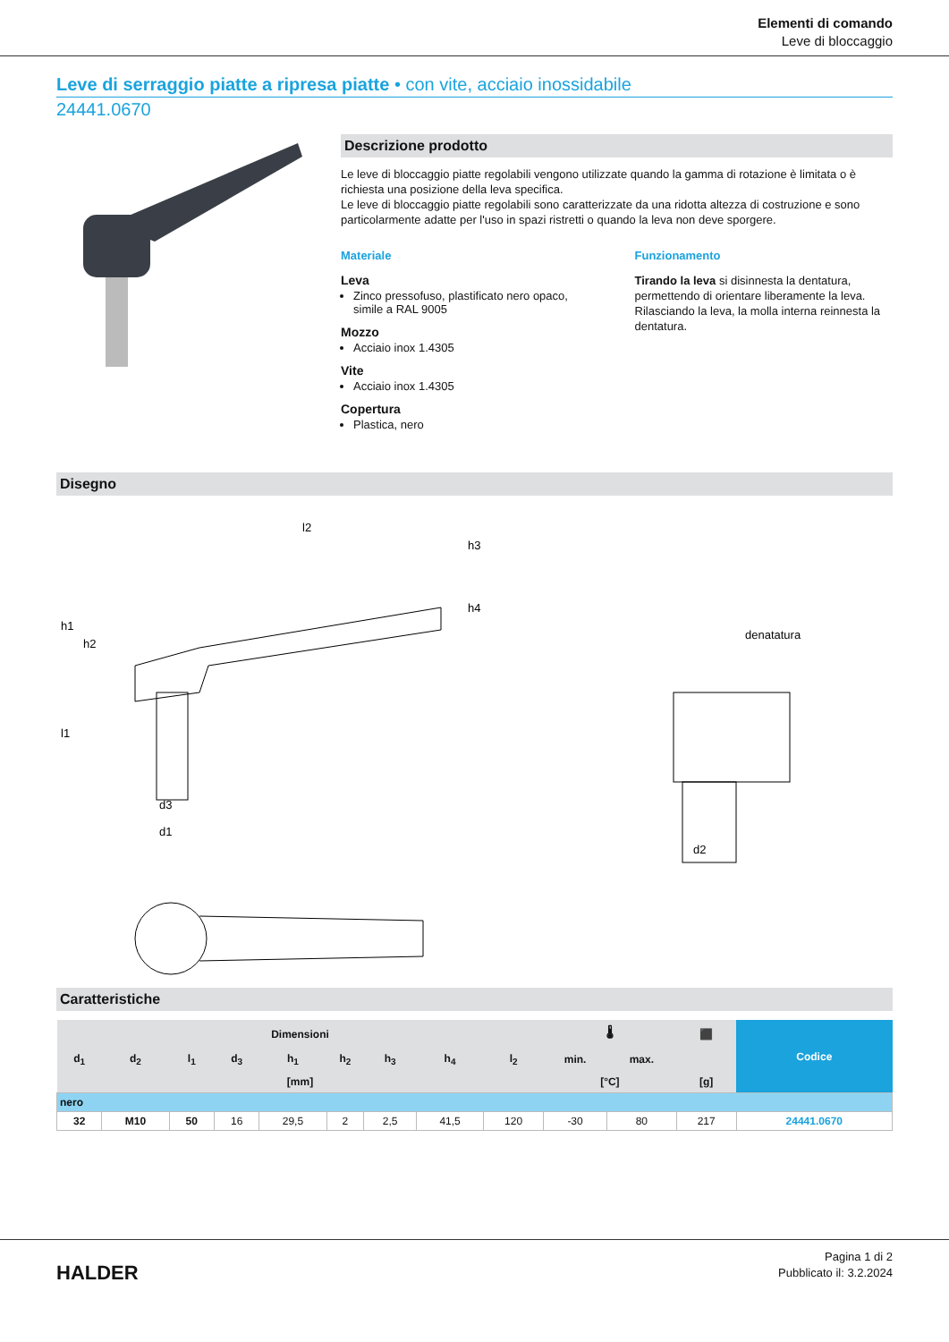Elementi di comando
Leve di bloccaggio
Leve di serraggio piatte a ripresa piatte • con vite, acciaio inossidabile
24441.0670
Descrizione prodotto
Le leve di bloccaggio piatte regolabili vengono utilizzate quando la gamma di rotazione è limitata o è richiesta una posizione della leva specifica.
Le leve di bloccaggio piatte regolabili sono caratterizzate da una ridotta altezza di costruzione e sono particolarmente adatte per l'uso in spazi ristretti o quando la leva non deve sporgere.
Materiale
Leva
Zinco pressofuso, plastificato nero opaco, simile a RAL 9005
Mozzo
Acciaio inox 1.4305
Vite
Acciaio inox 1.4305
Copertura
Plastica, nero
Funzionamento
Tirando la leva si disinnesta la dentatura, permettendo di orientare liberamente la leva. Rilasciando la leva, la molla interna reinnesta la dentatura.
Disegno
l2
denatatura
d1
d3
d2
h1
h2
l1
h3
h4
Caratteristiche
| Dimensioni | | | | | | | | | 🌡 | | ⬛ | Codice |
| --- | --- | --- | --- | --- | --- | --- | --- | --- | --- | --- | --- | --- |
| d<sub>1</sub> | d<sub>2</sub> | l<sub>1</sub> | d<sub>3</sub> | h<sub>1</sub> | h<sub>2</sub> | h<sub>3</sub> | h<sub>4</sub> | l<sub>2</sub> | min. | max. | | |
| [mm] | | | | | | | | | [°C] | | [g] | |
| nero | | | | | | | | | | | | |
| 32 | M10 | 50 | 16 | 29,5 | 2 | 2,5 | 41,5 | 120 | -30 | 80 | 217 | 24441.0670 |
HALDER
Pagina 1 di 2
Pubblicato il: 3.2.2024